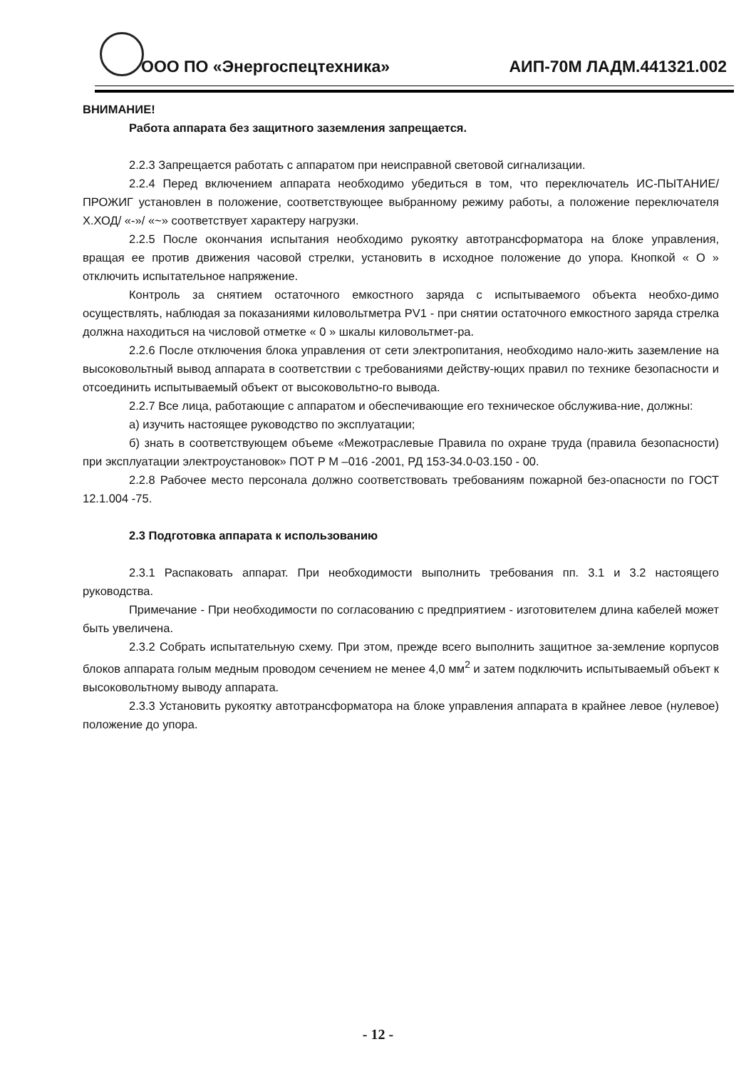ООО ПО «Энергоспецтехника» АИП-70М ЛАДМ.441321.002
ВНИМАНИЕ!
Работа аппарата без защитного заземления запрещается.
2.2.3 Запрещается работать с аппаратом при неисправной световой сигнализации.
2.2.4 Перед включением аппарата необходимо убедиться в том, что переключатель ИС-ПЫТАНИЕ/ ПРОЖИГ установлен в положение, соответствующее выбранному режиму работы, а положение переключателя Х.ХОД/ «-»/ «~» соответствует характеру нагрузки.
2.2.5 После окончания испытания необходимо рукоятку автотрансформатора на блоке управления, вращая ее против движения часовой стрелки, установить в исходное положение до упора. Кнопкой « О » отключить испытательное напряжение.
Контроль за снятием остаточного емкостного заряда с испытываемого объекта необхо-димо осуществлять, наблюдая за показаниями киловольтметра PV1 - при снятии остаточного емкостного заряда стрелка должна находиться на числовой отметке « 0 » шкалы киловольтмет-ра.
2.2.6 После отключения блока управления от сети электропитания, необходимо нало-жить заземление на высоковольтный вывод аппарата в соответствии с требованиями действу-ющих правил по технике безопасности и отсоединить испытываемый объект от высоковольтно-го вывода.
2.2.7 Все лица, работающие с аппаратом и обеспечивающие его техническое обслужива-ние, должны:
а) изучить настоящее руководство по эксплуатации;
б) знать в соответствующем объеме «Межотраслевые Правила по охране труда (правила безопасности) при эксплуатации электроустановок» ПОТ Р М –016 -2001, РД 153-34.0-03.150 - 00.
2.2.8 Рабочее место персонала должно соответствовать требованиям пожарной без-опасности по ГОСТ 12.1.004 -75.
2.3 Подготовка аппарата к использованию
2.3.1 Распаковать аппарат. При необходимости выполнить требования пп. 3.1 и 3.2 настоящего руководства.
Примечание - При необходимости по согласованию с предприятием - изготовителем длина кабелей может быть увеличена.
2.3.2 Собрать испытательную схему. При этом, прежде всего выполнить защитное за-земление корпусов блоков аппарата голым медным проводом сечением не менее 4,0 мм<sup>2</sup> и затем подключить испытываемый объект к высоковольтному выводу аппарата.
2.3.3 Установить рукоятку автотрансформатора на блоке управления аппарата в крайнее левое (нулевое) положение до упора.
- 12 -